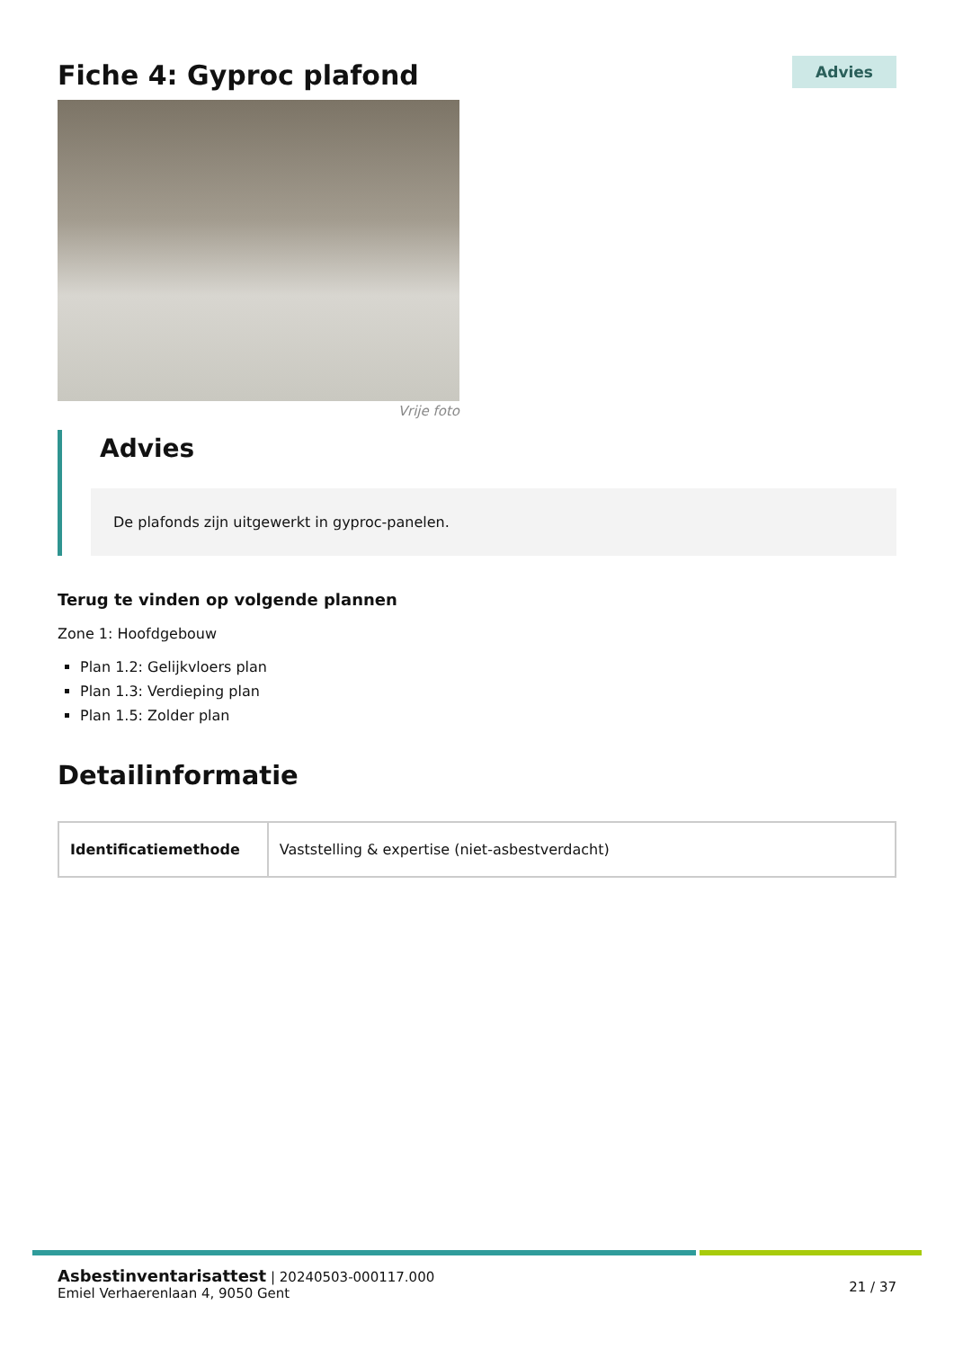Fiche 4: Gyproc plafond
Advies
Vrije foto
Advies
De plafonds zijn uitgewerkt in gyproc-panelen.
Terug te vinden op volgende plannen
Zone 1: Hoofdgebouw
Plan 1.2: Gelijkvloers plan
Plan 1.3: Verdieping plan
Plan 1.5: Zolder plan
Detailinformatie
| Identificatiemethode | Vaststelling & expertise (niet-asbestverdacht) |
Asbestinventarisattest | 20240503-000117.000
Emiel Verhaerenlaan 4, 9050 Gent
21 / 37